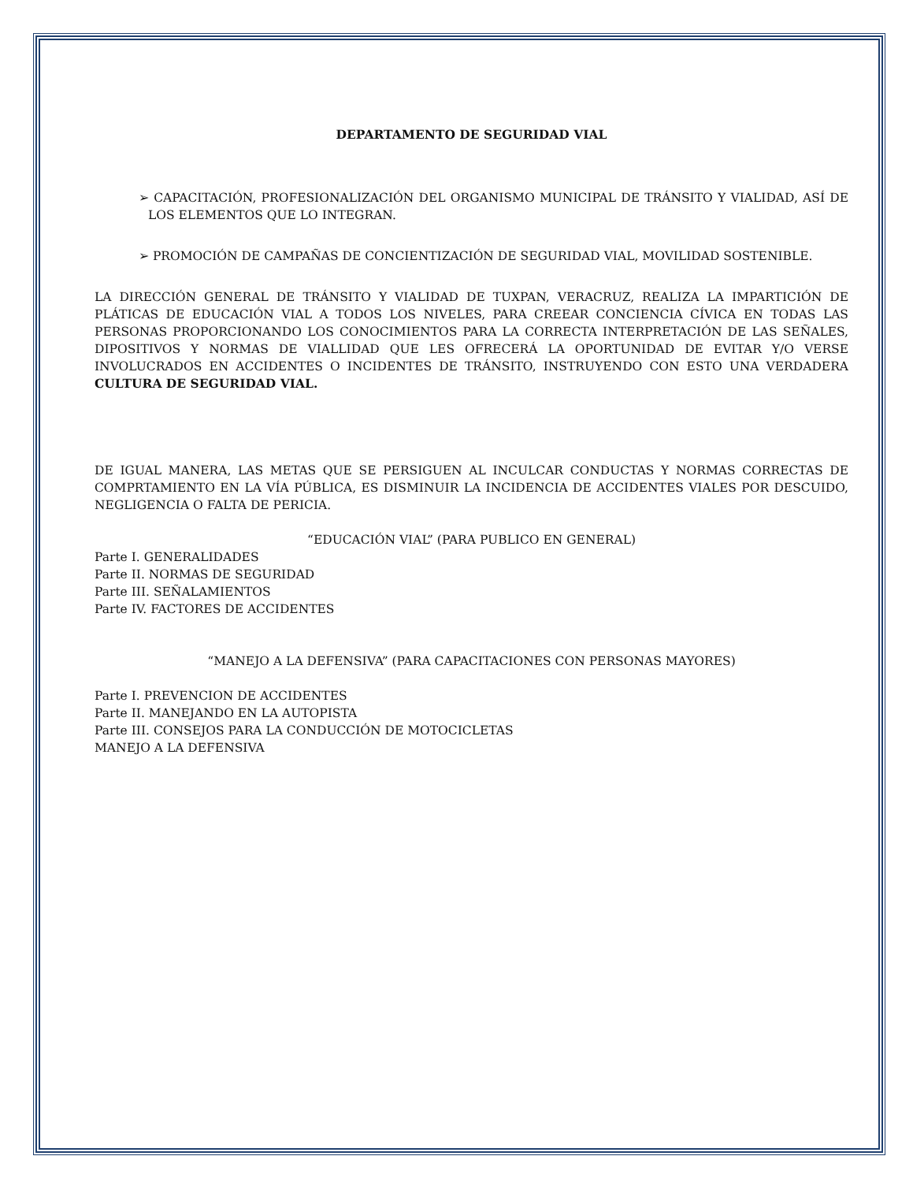DEPARTAMENTO DE SEGURIDAD VIAL
➢ CAPACITACIÓN, PROFESIONALIZACIÓN DEL ORGANISMO MUNICIPAL DE TRÁNSITO Y VIALIDAD, ASÍ DE LOS ELEMENTOS QUE LO INTEGRAN.
➢ PROMOCIÓN DE CAMPAÑAS DE CONCIENTIZACIÓN DE SEGURIDAD VIAL, MOVILIDAD SOSTENIBLE.
LA DIRECCIÓN GENERAL DE TRÁNSITO Y VIALIDAD DE TUXPAN, VERACRUZ, REALIZA LA IMPARTICIÓN DE PLÁTICAS DE EDUCACIÓN VIAL A TODOS LOS NIVELES, PARA CREEAR CONCIENCIA CÍVICA EN TODAS LAS PERSONAS PROPORCIONANDO LOS CONOCIMIENTOS PARA LA CORRECTA INTERPRETACIÓN DE LAS SEÑALES, DIPOSITIVOS Y NORMAS DE VIALLIDAD QUE LES OFRECERÁ LA OPORTUNIDAD DE EVITAR Y/O VERSE INVOLUCRADOS EN ACCIDENTES O INCIDENTES DE TRÁNSITO, INSTRUYENDO CON ESTO UNA VERDADERA CULTURA DE SEGURIDAD VIAL.
DE IGUAL MANERA, LAS METAS QUE SE PERSIGUEN AL INCULCAR CONDUCTAS Y NORMAS CORRECTAS DE COMPRTAMIENTO EN LA VÍA PÚBLICA, ES DISMINUIR LA INCIDENCIA DE ACCIDENTES VIALES POR DESCUIDO, NEGLIGENCIA O FALTA DE PERICIA.
“EDUCACIÓN VIAL” (PARA PUBLICO EN GENERAL)
Parte I. GENERALIDADES
Parte II. NORMAS DE SEGURIDAD
Parte III. SEÑALAMIENTOS
Parte IV. FACTORES DE ACCIDENTES
“MANEJO A LA DEFENSIVA” (PARA CAPACITACIONES CON PERSONAS MAYORES)
Parte I. PREVENCION DE ACCIDENTES
Parte II. MANEJANDO EN LA AUTOPISTA
Parte III. CONSEJOS PARA LA CONDUCCIÓN DE MOTOCICLETAS
MANEJO A LA DEFENSIVA